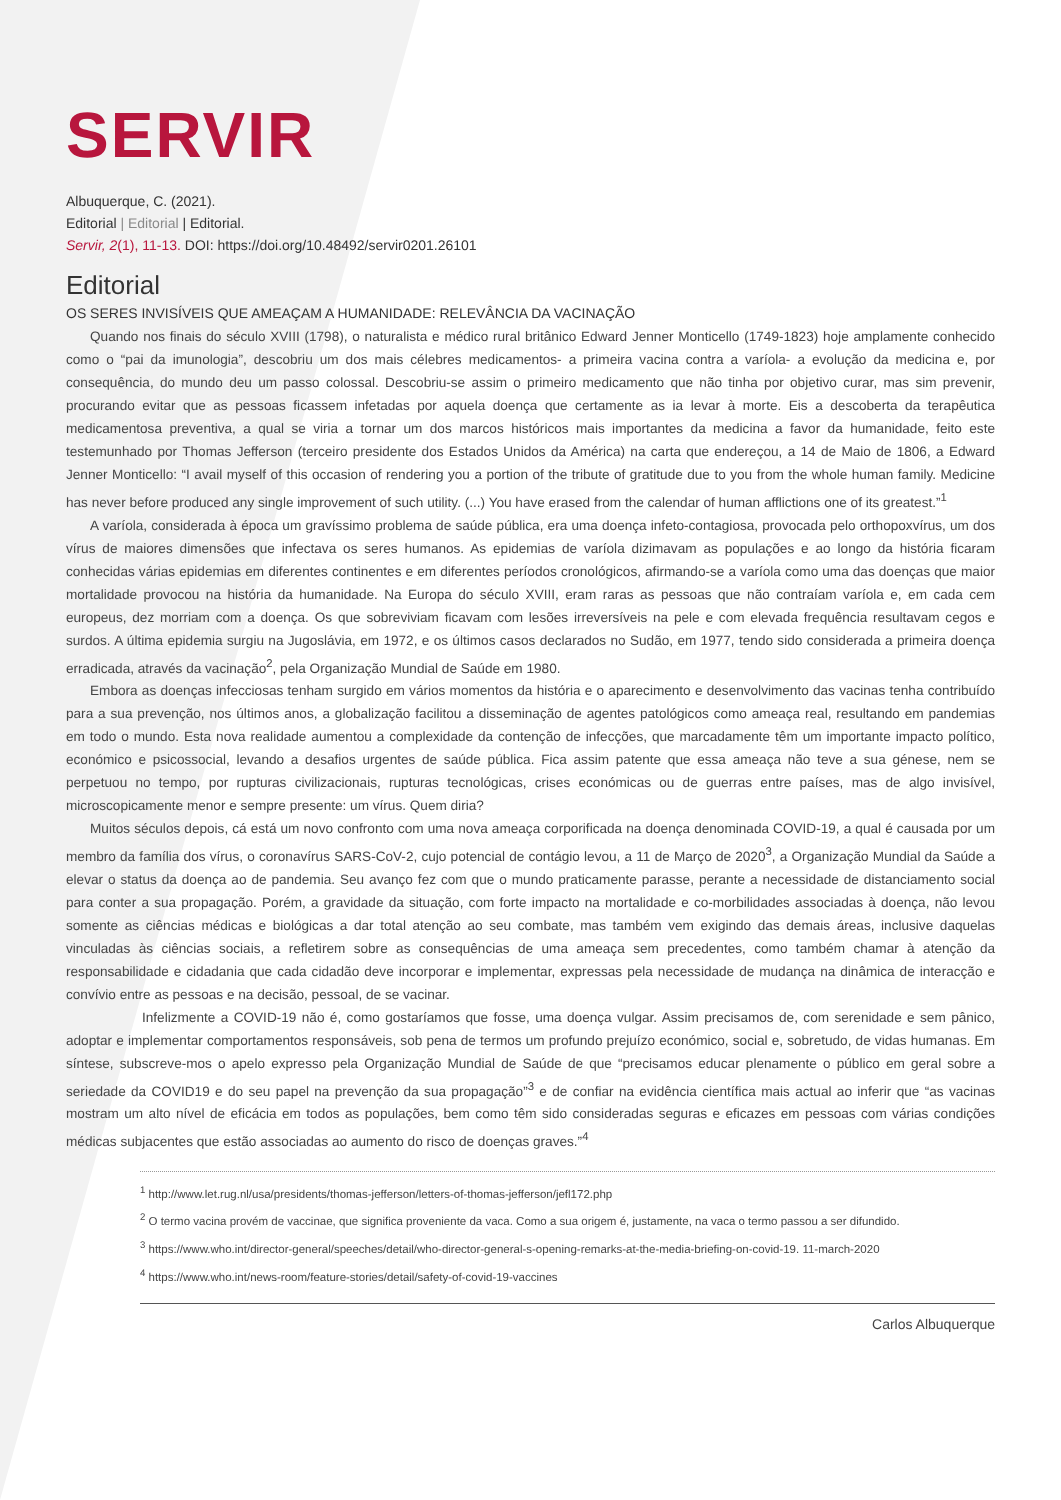SERVIR
Albuquerque, C. (2021).
Editorial | Editorial | Editorial.
Servir, 2(1), 11-13. DOI: https://doi.org/10.48492/servir0201.26101
Editorial
OS SERES INVISÍVEIS QUE AMEAÇAM A HUMANIDADE: RELEVÂNCIA DA VACINAÇÃO
Quando nos finais do século XVIII (1798), o naturalista e médico rural britânico Edward Jenner Monticello (1749-1823) hoje amplamente conhecido como o “pai da imunologia”, descobriu um dos mais célebres medicamentos- a primeira vacina contra a varíola- a evolução da medicina e, por consequência, do mundo deu um passo colossal. Descobriu-se assim o primeiro medicamento que não tinha por objetivo curar, mas sim prevenir, procurando evitar que as pessoas ficassem infetadas por aquela doença que certamente as ia levar à morte. Eis a descoberta da terapêutica medicamentosa preventiva, a qual se viria a tornar um dos marcos históricos mais importantes da medicina a favor da humanidade, feito este testemunhado por Thomas Jefferson (terceiro presidente dos Estados Unidos da América) na carta que endereçou, a 14 de Maio de 1806, a Edward Jenner Monticello: “I avail myself of this occasion of rendering you a portion of the tribute of gratitude due to you from the whole human family. Medicine has never before produced any single improvement of such utility. (...) You have erased from the calendar of human afflictions one of its greatest.”<sup>1</sup>
A varíola, considerada à época um gravíssimo problema de saúde pública, era uma doença infeto-contagiosa, provocada pelo orthopoxvírus, um dos vírus de maiores dimensões que infectava os seres humanos. As epidemias de varíola dizimavam as populações e ao longo da história ficaram conhecidas várias epidemias em diferentes continentes e em diferentes períodos cronológicos, afirmando-se a varíola como uma das doenças que maior mortalidade provocou na história da humanidade. Na Europa do século XVIII, eram raras as pessoas que não contraíam varíola e, em cada cem europeus, dez morriam com a doença. Os que sobreviviam ficavam com lesões irreversíveis na pele e com elevada frequência resultavam cegos e surdos. A última epidemia surgiu na Jugoslávia, em 1972, e os últimos casos declarados no Sudão, em 1977, tendo sido considerada a primeira doença erradicada, através da vacinação<sup>2</sup>, pela Organização Mundial de Saúde em 1980.
Embora as doenças infecciosas tenham surgido em vários momentos da história e o aparecimento e desenvolvimento das vacinas tenha contribuído para a sua prevenção, nos últimos anos, a globalização facilitou a disseminação de agentes patológicos como ameaça real, resultando em pandemias em todo o mundo. Esta nova realidade aumentou a complexidade da contenção de infecções, que marcadamente têm um importante impacto político, económico e psicossocial, levando a desafios urgentes de saúde pública. Fica assim patente que essa ameaça não teve a sua génese, nem se perpetuou no tempo, por rupturas civilizacionais, rupturas tecnológicas, crises económicas ou de guerras entre países, mas de algo invisível, microscopicamente menor e sempre presente: um vírus. Quem diria?
Muitos séculos depois, cá está um novo confronto com uma nova ameaça corporificada na doença denominada COVID-19, a qual é causada por um membro da família dos vírus, o coronavírus SARS-CoV-2, cujo potencial de contágio levou, a 11 de Março de 2020<sup>3</sup>, a Organização Mundial da Saúde a elevar o status da doença ao de pandemia. Seu avanço fez com que o mundo praticamente parasse, perante a necessidade de distanciamento social para conter a sua propagação. Porém, a gravidade da situação, com forte impacto na mortalidade e co-morbilidades associadas à doença, não levou somente as ciências médicas e biológicas a dar total atenção ao seu combate, mas também vem exigindo das demais áreas, inclusive daquelas vinculadas às ciências sociais, a refletirem sobre as consequências de uma ameaça sem precedentes, como também chamar à atenção da responsabilidade e cidadania que cada cidadão deve incorporar e implementar, expressas pela necessidade de mudança na dinâmica de interacção e convívio entre as pessoas e na decisão, pessoal, de se vacinar.
Infelizmente a COVID-19 não é, como gostaríamos que fosse, uma doença vulgar. Assim precisamos de, com serenidade e sem pânico, adoptar e implementar comportamentos responsáveis, sob pena de termos um profundo prejuízo económico, social e, sobretudo, de vidas humanas. Em síntese, subscreve-mos o apelo expresso pela Organização Mundial de Saúde de que “precisamos educar plenamente o público em geral sobre a seriedade da COVID19 e do seu papel na prevenção da sua propagação”<sup>3</sup> e de confiar na evidência científica mais actual ao inferir que “as vacinas mostram um alto nível de eficácia em todos as populações, bem como têm sido consideradas seguras e eficazes em pessoas com várias condições médicas subjacentes que estão associadas ao aumento do risco de doenças graves.”<sup>4</sup>
<sup>1</sup> http://www.let.rug.nl/usa/presidents/thomas-jefferson/letters-of-thomas-jefferson/jefl172.php
<sup>2</sup> O termo vacina provém de vaccinae, que significa proveniente da vaca. Como a sua origem é, justamente, na vaca o termo passou a ser difundido.
<sup>3</sup> https://www.who.int/director-general/speeches/detail/who-director-general-s-opening-remarks-at-the-media-briefing-on-covid-19. 11-march-2020
<sup>4</sup> https://www.who.int/news-room/feature-stories/detail/safety-of-covid-19-vaccines
Carlos Albuquerque